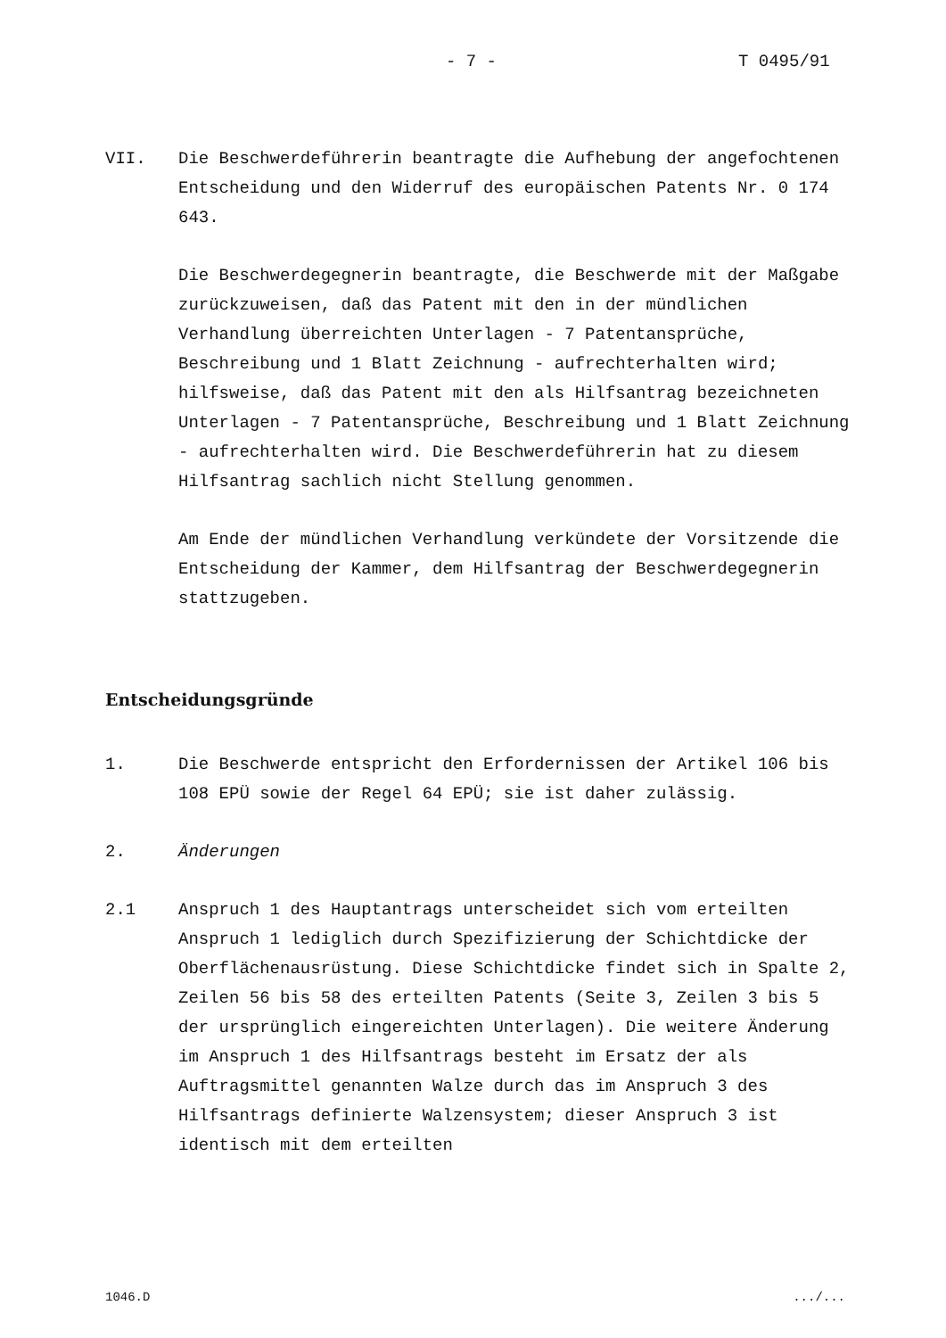- 7 - T 0495/91
VII. Die Beschwerdeführerin beantragte die Aufhebung der angefochtenen Entscheidung und den Widerruf des europäischen Patents Nr. 0 174 643.
Die Beschwerdegegnerin beantragte, die Beschwerde mit der Maßgabe zurückzuweisen, daß das Patent mit den in der mündlichen Verhandlung überreichten Unterlagen - 7 Patentansprüche, Beschreibung und 1 Blatt Zeichnung - aufrechterhalten wird; hilfsweise, daß das Patent mit den als Hilfsantrag bezeichneten Unterlagen - 7 Patentansprüche, Beschreibung und 1 Blatt Zeichnung - aufrechterhalten wird. Die Beschwerdeführerin hat zu diesem Hilfsantrag sachlich nicht Stellung genommen.
Am Ende der mündlichen Verhandlung verkündete der Vorsitzende die Entscheidung der Kammer, dem Hilfsantrag der Beschwerdegegnerin stattzugeben.
Entscheidungsgründe
1. Die Beschwerde entspricht den Erfordernissen der Artikel 106 bis 108 EPÜ sowie der Regel 64 EPÜ; sie ist daher zulässig.
2. Änderungen
2.1 Anspruch 1 des Hauptantrags unterscheidet sich vom erteilten Anspruch 1 lediglich durch Spezifizierung der Schichtdicke der Oberflächenausrüstung. Diese Schichtdicke findet sich in Spalte 2, Zeilen 56 bis 58 des erteilten Patents (Seite 3, Zeilen 3 bis 5 der ursprünglich eingereichten Unterlagen). Die weitere Änderung im Anspruch 1 des Hilfsantrags besteht im Ersatz der als Auftragsmittel genannten Walze durch das im Anspruch 3 des Hilfsantrags definierte Walzensystem; dieser Anspruch 3 ist identisch mit dem erteilten
1046.D.../...